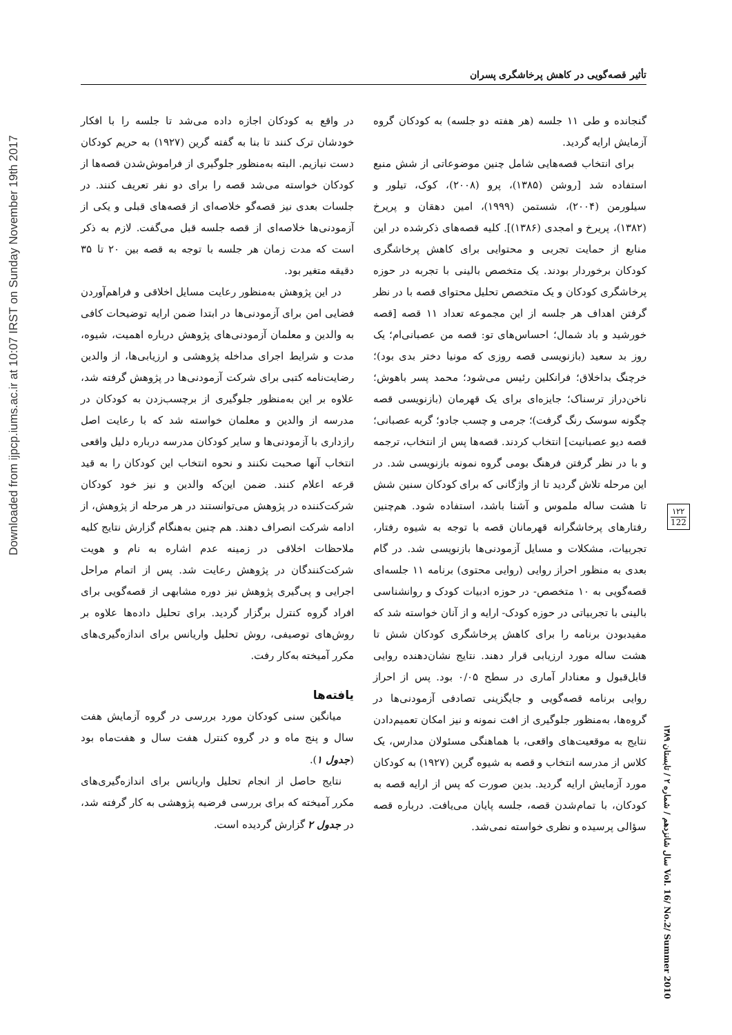Downloaded from ijpcp.iums.ac.ir at 10:07 IRST on Sunday November 19th 2017
تأثیر قصه‌گویی در کاهش پرخاشگری پسران
گنجانده و طی ۱۱ جلسه (هر هفته دو جلسه) به کودکان گروه آزمایش ارایه گردید.
برای انتخاب قصه‌هایی شامل چنین موضوعاتی از شش منبع استفاده شد [روشن (۱۳۸۵)، پرو (۲۰۰۸)، کوک، تیلور و سیلورمن (۲۰۰۴)، شستمن (۱۹۹۹)، امین دهقان و پریرخ (۱۳۸۲)، پریرخ و امجدی (۱۳۸۶)]. کلیه قصه‌های ذکرشده در این منابع از حمایت تجربی و محتوایی برای کاهش پرخاشگری کودکان برخوردار بودند. یک متخصص بالینی با تجربه در حوزه پرخاشگری کودکان و یک متخصص تحلیل محتوای قصه با در نظر گرفتن اهداف هر جلسه از این مجموعه تعداد ۱۱ قصه [قصه خورشید و باد شمال؛ احساس‌های تو: قصه من عصبانی‌ام؛ یک روز بد سعید (بازنویسی قصه روزی که مونیا دختر بدی بود)؛ خرچنگ بداخلاق؛ فرانکلین رئیس می‌شود؛ محمد پسر باهوش؛ ناخن‌دراز ترسناک؛ جایزه‌ای برای یک قهرمان (بازنویسی قصه چگونه سوسک رنگ گرفت)؛ جرمی و چسب جادو؛ گربه عصبانی؛ قصه دیو عصبانیت] انتخاب کردند. قصه‌ها پس از انتخاب، ترجمه و با در نظر گرفتن فرهنگ بومی گروه نمونه بازنویسی شد. در این مرحله تلاش گردید تا از واژگانی که برای کودکان سنین شش تا هشت ساله ملموس و آشنا باشد، استفاده شود. هم‌چنین رفتارهای پرخاشگرانه قهرمانان قصه با توجه به شیوه رفتار، تجربیات، مشکلات و مسایل آزمودنی‌ها بازنویسی شد. در گام بعدی به منظور احراز روایی (روایی محتوی) برنامه ۱۱ جلسه‌ای قصه‌گویی به ۱۰ متخصص- در حوزه ادبیات کودک و روانشناسی بالینی با تجربیاتی در حوزه کودک- ارایه و از آنان خواسته شد که مفیدبودن برنامه را برای کاهش پرخاشگری کودکان شش تا هشت ساله مورد ارزیابی قرار دهند. نتایج نشان‌دهنده روایی قابل‌قبول و معنادار آماری در سطح ۰/۰۵ بود. پس از احراز روایی برنامه قصه‌گویی و جایگزینی تصادفی آزمودنی‌ها در گروه‌ها، به‌منظور جلوگیری از افت نمونه و نیز امکان تعمیم‌دادن نتایج به موقعیت‌های واقعی، با هماهنگی مسئولان مدارس، یک کلاس از مدرسه انتخاب و قصه به شیوه گرین (۱۹۲۷) به کودکان مورد آزمایش ارایه گردید. بدین صورت که پس از ارایه قصه به کودکان، با تمام‌شدن قصه، جلسه پایان می‌یافت. درباره قصه سؤالی پرسیده و نظری خواسته نمی‌شد.
در واقع به کودکان اجازه داده می‌شد تا جلسه را با افکار خودشان ترک کنند تا بنا به گفته گرین (۱۹۲۷) به حریم کودکان دست نیازیم. البته به‌منظور جلوگیری از فراموش‌شدن قصه‌ها از کودکان خواسته می‌شد قصه را برای دو نفر تعریف کنند. در جلسات بعدی نیز قصه‌گو خلاصه‌ای از قصه‌های قبلی و یکی از آزمودنی‌ها خلاصه‌ای از قصه جلسه قبل می‌گفت. لازم به ذکر است که مدت زمان هر جلسه با توجه به قصه بین ۲۰ تا ۳۵ دقیقه متغیر بود.
در این پژوهش به‌منظور رعایت مسایل اخلاقی و فراهم‌آوردن فضایی امن برای آزمودنی‌ها در ابتدا ضمن ارایه توضیحات کافی به والدین و معلمان آزمودنی‌های پژوهش درباره اهمیت، شیوه، مدت و شرایط اجرای مداخله پژوهشی و ارزیابی‌ها، از والدین رضایت‌نامه کتبی برای شرکت آزمودنی‌ها در پژوهش گرفته شد، علاوه بر این به‌منظور جلوگیری از برچسب‌زدن به کودکان در مدرسه از والدین و معلمان خواسته شد که با رعایت اصل رازداری با آزمودنی‌ها و سایر کودکان مدرسه درباره دلیل واقعی انتخاب آنها صحبت نکنند و نحوه انتخاب این کودکان را به قید قرعه اعلام کنند. ضمن این‌که والدین و نیز خود کودکان شرکت‌کننده در پژوهش می‌توانستند در هر مرحله از پژوهش، از ادامه شرکت انصراف دهند. هم چنین به‌هنگام گزارش نتایج کلیه ملاحظات اخلاقی در زمینه عدم اشاره به نام و هویت شرکت‌کنندگان در پژوهش رعایت شد. پس از اتمام مراحل اجرایی و پی‌گیری پژوهش نیز دوره مشابهی از قصه‌گویی برای افراد گروه کنترل برگزار گردید. برای تحلیل داده‌ها علاوه بر روش‌های توصیفی، روش تحلیل واریانس برای اندازه‌گیری‌های مکرر آمیخته به‌کار رفت.
یافته‌ها
میانگین سنی کودکان مورد بررسی در گروه آزمایش هفت سال و پنج ماه و در گروه کنترل هفت سال و هفت‌ماه بود (جدول ۱).
نتایج حاصل از انجام تحلیل واریانس برای اندازه‌گیری‌های مکرر آمیخته که برای بررسی فرضیه پژوهشی به کار گرفته شد، در جدول ۲ گزارش گردیده است.
۱۲۲
122
سال شانزدهم / شماره ۲ / تابستان ۱۳۸۹ Vol. 16/ No.2/ Summer 2010